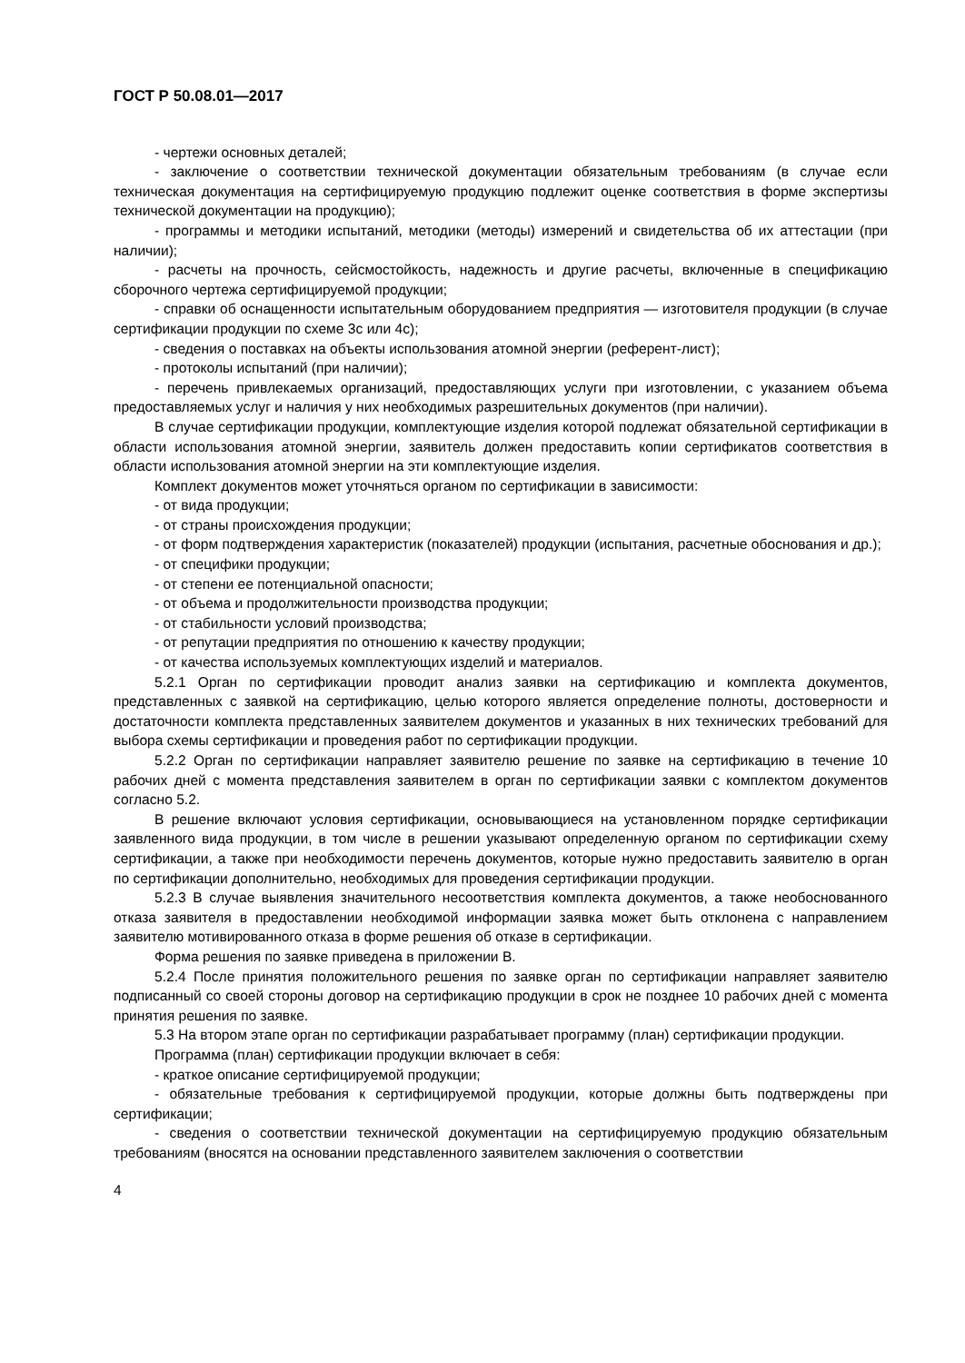ГОСТ Р 50.08.01—2017
- чертежи основных деталей;
- заключение о соответствии технической документации обязательным требованиям (в случае если техническая документация на сертифицируемую продукцию подлежит оценке соответствия в форме экспертизы технической документации на продукцию);
- программы и методики испытаний, методики (методы) измерений и свидетельства об их аттестации (при наличии);
- расчеты на прочность, сейсмостойкость, надежность и другие расчеты, включенные в спецификацию сборочного чертежа сертифицируемой продукции;
- справки об оснащенности испытательным оборудованием предприятия — изготовителя продукции (в случае сертификации продукции по схеме 3с или 4с);
- сведения о поставках на объекты использования атомной энергии (референт-лист);
- протоколы испытаний (при наличии);
- перечень привлекаемых организаций, предоставляющих услуги при изготовлении, с указанием объема предоставляемых услуг и наличия у них необходимых разрешительных документов (при наличии).
В случае сертификации продукции, комплектующие изделия которой подлежат обязательной сертификации в области использования атомной энергии, заявитель должен предоставить копии сертификатов соответствия в области использования атомной энергии на эти комплектующие изделия.
Комплект документов может уточняться органом по сертификации в зависимости:
- от вида продукции;
- от страны происхождения продукции;
- от форм подтверждения характеристик (показателей) продукции (испытания, расчетные обоснования и др.);
- от специфики продукции;
- от степени ее потенциальной опасности;
- от объема и продолжительности производства продукции;
- от стабильности условий производства;
- от репутации предприятия по отношению к качеству продукции;
- от качества используемых комплектующих изделий и материалов.
5.2.1 Орган по сертификации проводит анализ заявки на сертификацию и комплекта документов, представленных с заявкой на сертификацию, целью которого является определение полноты, достоверности и достаточности комплекта представленных заявителем документов и указанных в них технических требований для выбора схемы сертификации и проведения работ по сертификации продукции.
5.2.2 Орган по сертификации направляет заявителю решение по заявке на сертификацию в течение 10 рабочих дней с момента представления заявителем в орган по сертификации заявки с комплектом документов согласно 5.2.
В решение включают условия сертификации, основывающиеся на установленном порядке сертификации заявленного вида продукции, в том числе в решении указывают определенную органом по сертификации схему сертификации, а также при необходимости перечень документов, которые нужно предоставить заявителю в орган по сертификации дополнительно, необходимых для проведения сертификации продукции.
5.2.3 В случае выявления значительного несоответствия комплекта документов, а также необоснованного отказа заявителя в предоставлении необходимой информации заявка может быть отклонена с направлением заявителю мотивированного отказа в форме решения об отказе в сертификации.
Форма решения по заявке приведена в приложении В.
5.2.4 После принятия положительного решения по заявке орган по сертификации направляет заявителю подписанный со своей стороны договор на сертификацию продукции в срок не позднее 10 рабочих дней с момента принятия решения по заявке.
5.3 На втором этапе орган по сертификации разрабатывает программу (план) сертификации продукции.
Программа (план) сертификации продукции включает в себя:
- краткое описание сертифицируемой продукции;
- обязательные требования к сертифицируемой продукции, которые должны быть подтверждены при сертификации;
- сведения о соответствии технической документации на сертифицируемую продукцию обязательным требованиям (вносятся на основании представленного заявителем заключения о соответствии
4